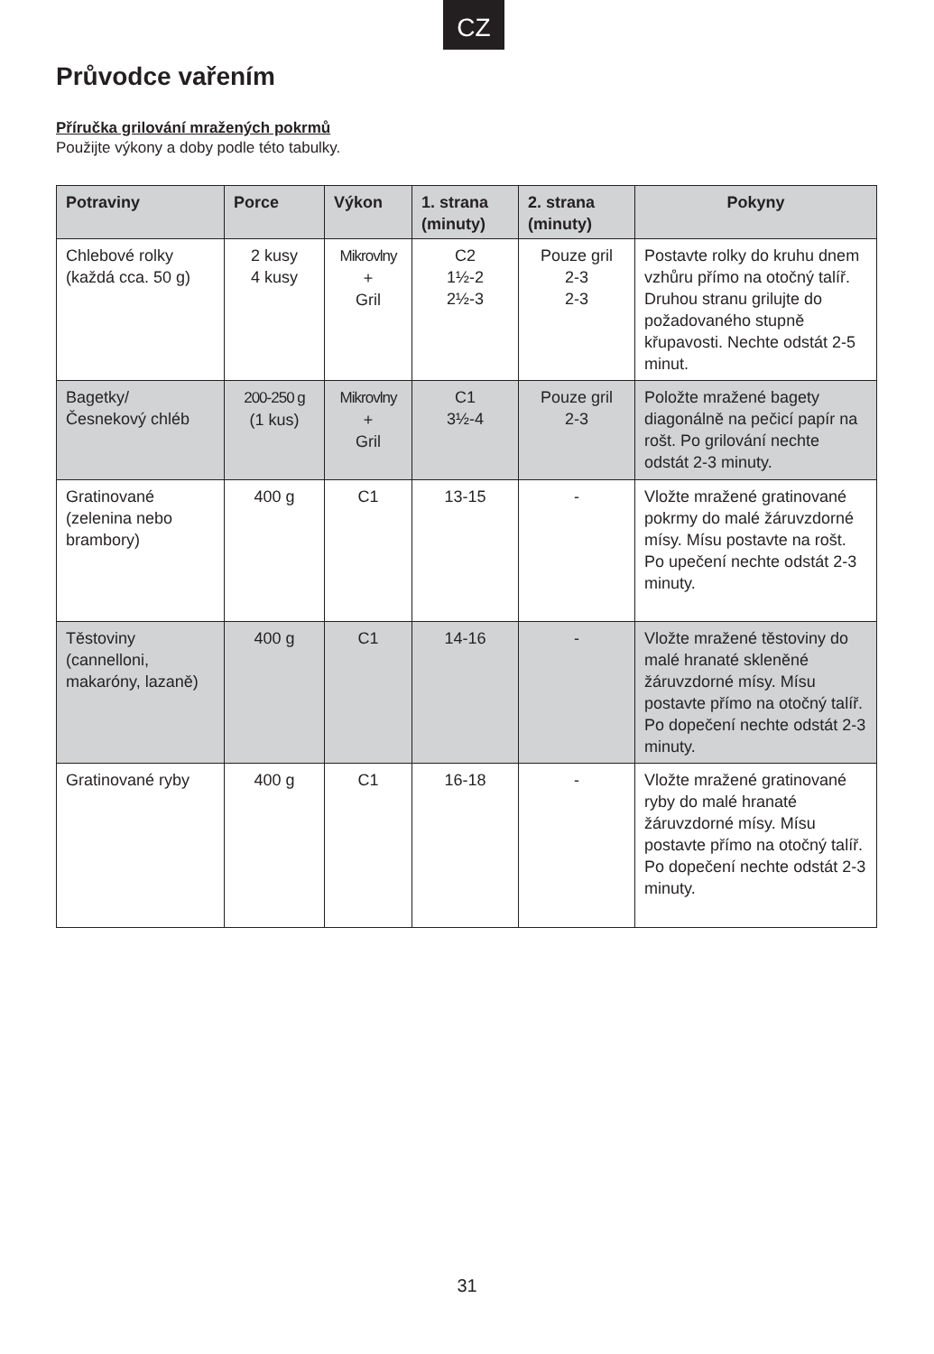CZ
Průvodce vařením
Příručka grilování mražených pokrmů
Použijte výkony a doby podle této tabulky.
| Potraviny | Porce | Výkon | 1. strana (minuty) | 2. strana (minuty) | Pokyny |
| --- | --- | --- | --- | --- | --- |
| Chlebové rolky (každá cca. 50 g) | 2 kusy 4 kusy | Mikrovlny + Gril | C2 1½-2 2½-3 | Pouze gril 2-3 2-3 | Postavte rolky do kruhu dnem vzhůru přímo na otočný talíř. Druhou stranu grilujte do požadovaného stupně křupavosti. Nechte odstát 2-5 minut. |
| Bagetky/ Česnekový chléb | 200-250 g (1 kus) | Mikrovlny + Gril | C1 3½-4 | Pouze gril 2-3 | Položte mražené bagety diagonálně na pečicí papír na rošt. Po grilování nechte odstát 2-3 minuty. |
| Gratinované (zelenina nebo brambory) | 400 g | C1 | 13-15 | - | Vložte mražené gratinované pokrmy do malé žáruvzdorné mísy. Mísu postavte na rošt. Po upečení nechte odstát 2-3 minuty. |
| Těstoviny (cannelloni, makaróny, lazaně) | 400 g | C1 | 14-16 | - | Vložte mražené těstoviny do malé hranaté skleněné žáruvzdorné mísy. Mísu postavte přímo na otočný talíř. Po dopečení nechte odstát 2-3 minuty. |
| Gratinované ryby | 400 g | C1 | 16-18 | - | Vložte mražené gratinované ryby do malé hranaté žáruvzdorné mísy. Mísu postavte přímo na otočný talíř. Po dopečení nechte odstát 2-3 minuty. |
31